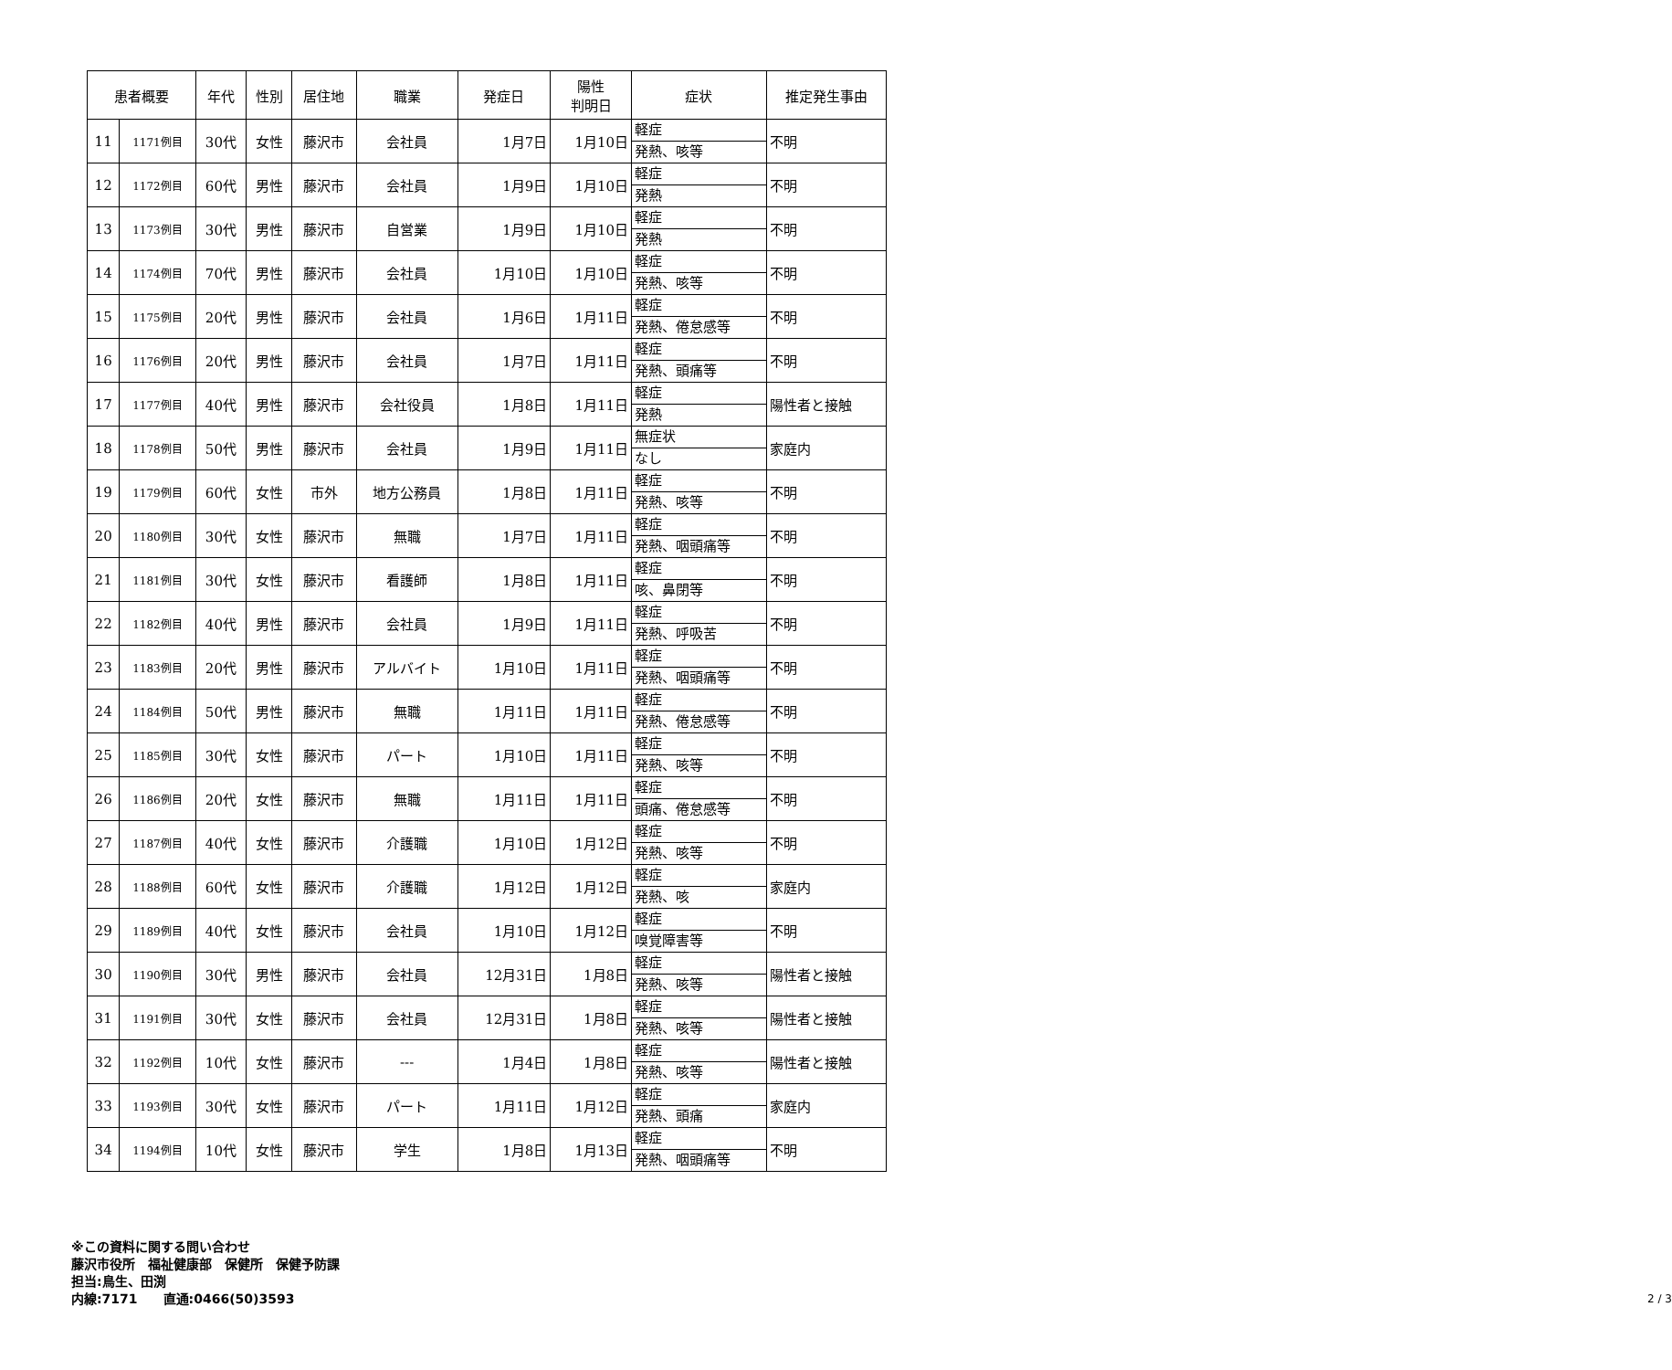| 患者概要 | | 年代 | 性別 | 居住地 | 職業 | 発症日 | 陽性 判明日 | 症状 | 推定発生事由 |
| --- | --- | --- | --- | --- | --- | --- | --- | --- | --- |
| 11 | 1171例目 | 30代 | 女性 | 藤沢市 | 会社員 | 1月7日 | 1月10日 | 軽症 発熱、咳等 | 不明 |
| 12 | 1172例目 | 60代 | 男性 | 藤沢市 | 会社員 | 1月9日 | 1月10日 | 軽症 発熱 | 不明 |
| 13 | 1173例目 | 30代 | 男性 | 藤沢市 | 自営業 | 1月9日 | 1月10日 | 軽症 発熱 | 不明 |
| 14 | 1174例目 | 70代 | 男性 | 藤沢市 | 会社員 | 1月10日 | 1月10日 | 軽症 発熱、咳等 | 不明 |
| 15 | 1175例目 | 20代 | 男性 | 藤沢市 | 会社員 | 1月6日 | 1月11日 | 軽症 発熱、倦怠感等 | 不明 |
| 16 | 1176例目 | 20代 | 男性 | 藤沢市 | 会社員 | 1月7日 | 1月11日 | 軽症 発熱、頭痛等 | 不明 |
| 17 | 1177例目 | 40代 | 男性 | 藤沢市 | 会社役員 | 1月8日 | 1月11日 | 軽症 発熱 | 陽性者と接触 |
| 18 | 1178例目 | 50代 | 男性 | 藤沢市 | 会社員 | 1月9日 | 1月11日 | 無症状 なし | 家庭内 |
| 19 | 1179例目 | 60代 | 女性 | 市外 | 地方公務員 | 1月8日 | 1月11日 | 軽症 発熱、咳等 | 不明 |
| 20 | 1180例目 | 30代 | 女性 | 藤沢市 | 無職 | 1月7日 | 1月11日 | 軽症 発熱、咽頭痛等 | 不明 |
| 21 | 1181例目 | 30代 | 女性 | 藤沢市 | 看護師 | 1月8日 | 1月11日 | 軽症 咳、鼻閉等 | 不明 |
| 22 | 1182例目 | 40代 | 男性 | 藤沢市 | 会社員 | 1月9日 | 1月11日 | 軽症 発熱、呼吸苦 | 不明 |
| 23 | 1183例目 | 20代 | 男性 | 藤沢市 | アルバイト | 1月10日 | 1月11日 | 軽症 発熱、咽頭痛等 | 不明 |
| 24 | 1184例目 | 50代 | 男性 | 藤沢市 | 無職 | 1月11日 | 1月11日 | 軽症 発熱、倦怠感等 | 不明 |
| 25 | 1185例目 | 30代 | 女性 | 藤沢市 | パート | 1月10日 | 1月11日 | 軽症 発熱、咳等 | 不明 |
| 26 | 1186例目 | 20代 | 女性 | 藤沢市 | 無職 | 1月11日 | 1月11日 | 軽症 頭痛、倦怠感等 | 不明 |
| 27 | 1187例目 | 40代 | 女性 | 藤沢市 | 介護職 | 1月10日 | 1月12日 | 軽症 発熱、咳等 | 不明 |
| 28 | 1188例目 | 60代 | 女性 | 藤沢市 | 介護職 | 1月12日 | 1月12日 | 軽症 発熱、咳 | 家庭内 |
| 29 | 1189例目 | 40代 | 女性 | 藤沢市 | 会社員 | 1月10日 | 1月12日 | 軽症 嗅覚障害等 | 不明 |
| 30 | 1190例目 | 30代 | 男性 | 藤沢市 | 会社員 | 12月31日 | 1月8日 | 軽症 発熱、咳等 | 陽性者と接触 |
| 31 | 1191例目 | 30代 | 女性 | 藤沢市 | 会社員 | 12月31日 | 1月8日 | 軽症 発熱、咳等 | 陽性者と接触 |
| 32 | 1192例目 | 10代 | 女性 | 藤沢市 | --- | 1月4日 | 1月8日 | 軽症 発熱、咳等 | 陽性者と接触 |
| 33 | 1193例目 | 30代 | 女性 | 藤沢市 | パート | 1月11日 | 1月12日 | 軽症 発熱、頭痛 | 家庭内 |
| 34 | 1194例目 | 10代 | 女性 | 藤沢市 | 学生 | 1月8日 | 1月13日 | 軽症 発熱、咽頭痛等 | 不明 |
※この資料に関する問い合わせ
藤沢市役所　福祉健康部　保健所　保健予防課
担当:鳥生、田渕
内線:7171　　直通:0466(50)3593
2 / 3